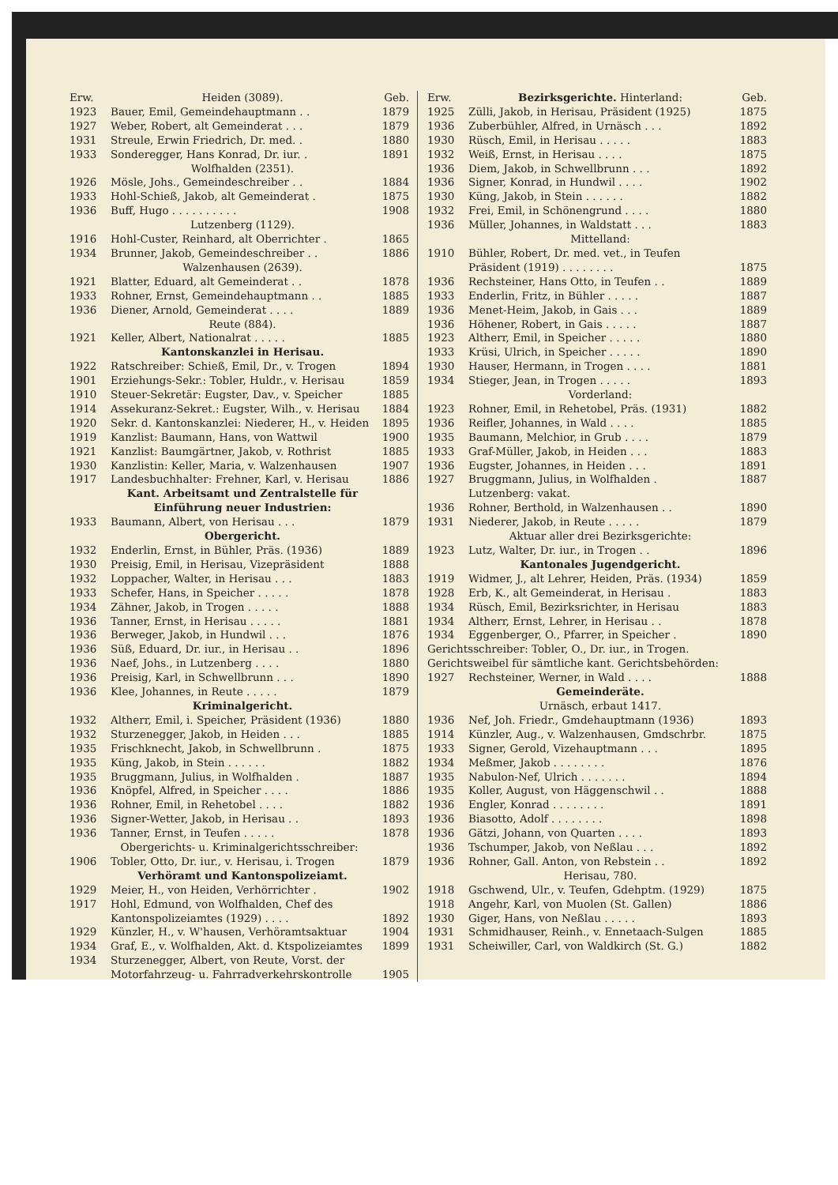| Erw. | Heiden (3089). | Geb. |
| 1923 | Bauer, Emil, Gemeindehauptmann . . | 1879 |
| 1927 | Weber, Robert, alt Gemeinderat . . . | 1879 |
| 1931 | Streule, Erwin Friedrich, Dr. med. . | 1880 |
| 1933 | Sonderegger, Hans Konrad, Dr. iur. . | 1891 |
| | Wolfhalden (2351). | |
| 1926 | Mösle, Johs., Gemeindeschreiber . . | 1884 |
| 1933 | Hohl-Schieß, Jakob, alt Gemeinderat . | 1875 |
| 1936 | Buff, Hugo . . . . . . . . . . | 1908 |
| | Lutzenberg (1129). | |
| 1916 | Hohl-Custer, Reinhard, alt Oberrichter . | 1865 |
| 1934 | Brunner, Jakob, Gemeindeschreiber . . | 1886 |
| | Walzenhausen (2639). | |
| 1921 | Blatter, Eduard, alt Gemeinderat . . | 1878 |
| 1933 | Rohner, Ernst, Gemeindehauptmann . . | 1885 |
| 1936 | Diener, Arnold, Gemeinderat . . . . | 1889 |
| | Reute (884). | |
| 1921 | Keller, Albert, Nationalrat . . . . . | 1885 |
| | Kantonskanzlei in Herisau. | |
| 1922 | Ratschreiber: Schieß, Emil, Dr., v. Trogen | 1894 |
| 1901 | Erziehungs-Sekr.: Tobler, Huldr., v. Herisau | 1859 |
| 1910 | Steuer-Sekretär: Eugster, Dav., v. Speicher | 1885 |
| 1914 | Assekuranz-Sekret.: Eugster, Wilh., v. Herisau | 1884 |
| 1920 | Sekr. d. Kantonskanzlei: Niederer, H., v. Heiden | 1895 |
| 1919 | Kanzlist: Baumann, Hans, von Wattwil | 1900 |
| 1921 | Kanzlist: Baumgärtner, Jakob, v. Rothrist | 1885 |
| 1930 | Kanzlistin: Keller, Maria, v. Walzenhausen | 1907 |
| 1917 | Landesbuchhalter: Frehner, Karl, v. Herisau | 1886 |
| | Kant. Arbeitsamt und Zentralstelle für Einführung neuer Industrien: | |
| 1933 | Baumann, Albert, von Herisau . . . | 1879 |
| | Obergericht. | |
| 1932 | Enderlin, Ernst, in Bühler, Präs. (1936) | 1889 |
| 1930 | Preisig, Emil, in Herisau, Vizepräsident | 1888 |
| 1932 | Loppacher, Walter, in Herisau . . . | 1883 |
| 1933 | Schefer, Hans, in Speicher . . . . . | 1878 |
| 1934 | Zähner, Jakob, in Trogen . . . . . | 1888 |
| 1936 | Tanner, Ernst, in Herisau . . . . . | 1881 |
| 1936 | Berweger, Jakob, in Hundwil . . . | 1876 |
| 1936 | Süß, Eduard, Dr. iur., in Herisau . . | 1896 |
| 1936 | Naef, Johs., in Lutzenberg . . . . | 1880 |
| 1936 | Preisig, Karl, in Schwellbrunn . . . | 1890 |
| 1936 | Klee, Johannes, in Reute . . . . . | 1879 |
| | Kriminalgericht. | |
| 1932 | Altherr, Emil, i. Speicher, Präsident (1936) | 1880 |
| 1932 | Sturzenegger, Jakob, in Heiden . . . | 1885 |
| 1935 | Frischknecht, Jakob, in Schwellbrunn . | 1875 |
| 1935 | Küng, Jakob, in Stein . . . . . . | 1882 |
| 1935 | Bruggmann, Julius, in Wolfhalden . | 1887 |
| 1936 | Knöpfel, Alfred, in Speicher . . . . | 1886 |
| 1936 | Rohner, Emil, in Rehetobel . . . . | 1882 |
| 1936 | Signer-Wetter, Jakob, in Herisau . . | 1893 |
| 1936 | Tanner, Ernst, in Teufen . . . . . | 1878 |
| Obergerichts- u. Kriminalgerichtsschreiber: | | |
| 1906 | Tobler, Otto, Dr. iur., v. Herisau, i. Trogen | 1879 |
| | Verhöramt und Kantonspolizeiamt. | |
| 1929 | Meier, H., von Heiden, Verhörrichter . | 1902 |
| 1917 | Hohl, Edmund, von Wolfhalden, Chef des Kantonspolizeiamtes (1929) . . . . | 1892 |
| 1929 | Künzler, H., v. W'hausen, Verhöramtsaktuar | 1904 |
| 1934 | Graf, E., v. Wolfhalden, Akt. d. Ktspolizeiamtes | 1899 |
| 1934 | Sturzenegger, Albert, von Reute, Vorst. der Motorfahrzeug- u. Fahrradverkehrskontrolle | 1905 |
| Erw. | Bezirksgerichte. Hinterland: | Geb. |
| 1925 | Zülli, Jakob, in Herisau, Präsident (1925) | 1875 |
| 1936 | Zuberbühler, Alfred, in Urnäsch . . . | 1892 |
| 1930 | Rüsch, Emil, in Herisau . . . . . | 1883 |
| 1932 | Weiß, Ernst, in Herisau . . . . | 1875 |
| 1936 | Diem, Jakob, in Schwellbrunn . . . | 1892 |
| 1936 | Signer, Konrad, in Hundwil . . . . | 1902 |
| 1930 | Küng, Jakob, in Stein . . . . . . | 1882 |
| 1932 | Frei, Emil, in Schönengrund . . . . | 1880 |
| 1936 | Müller, Johannes, in Waldstatt . . . | 1883 |
| | Mittelland: | |
| 1910 | Bühler, Robert, Dr. med. vet., in Teufen Präsident (1919) . . . . . . . . | 1875 |
| 1936 | Rechsteiner, Hans Otto, in Teufen . . | 1889 |
| 1933 | Enderlin, Fritz, in Bühler . . . . . | 1887 |
| 1936 | Menet-Heim, Jakob, in Gais . . . | 1889 |
| 1936 | Höhener, Robert, in Gais . . . . . | 1887 |
| 1923 | Altherr, Emil, in Speicher . . . . . | 1880 |
| 1933 | Krüsi, Ulrich, in Speicher . . . . . | 1890 |
| 1930 | Hauser, Hermann, in Trogen . . . . | 1881 |
| 1934 | Stieger, Jean, in Trogen . . . . . | 1893 |
| | Vorderland: | |
| 1923 | Rohner, Emil, in Rehetobel, Präs. (1931) | 1882 |
| 1936 | Reifler, Johannes, in Wald . . . . | 1885 |
| 1935 | Baumann, Melchior, in Grub . . . . | 1879 |
| 1933 | Graf-Müller, Jakob, in Heiden . . . | 1883 |
| 1936 | Eugster, Johannes, in Heiden . . . | 1891 |
| 1927 | Bruggmann, Julius, in Wolfhalden . | 1887 |
| | Lutzenberg: vakat. | |
| 1936 | Rohner, Berthold, in Walzenhausen . . | 1890 |
| 1931 | Niederer, Jakob, in Reute . . . . . | 1879 |
| | Aktuar aller drei Bezirksgerichte: | |
| 1923 | Lutz, Walter, Dr. iur., in Trogen . . | 1896 |
| | Kantonales Jugendgericht. | |
| 1919 | Widmer, J., alt Lehrer, Heiden, Präs. (1934) | 1859 |
| 1928 | Erb, K., alt Gemeinderat, in Herisau . | 1883 |
| 1934 | Rüsch, Emil, Bezirksrichter, in Herisau | 1883 |
| 1934 | Altherr, Ernst, Lehrer, in Herisau . . | 1878 |
| 1934 | Eggenberger, O., Pfarrer, in Speicher . | 1890 |
| Gerichtsschreiber: Tobler, O., Dr. iur., in Trogen. | | |
| Gerichtsweibel für sämtliche kant. Gerichtsbehörden: | | |
| 1927 | Rechsteiner, Werner, in Wald . . . . | 1888 |
| | Gemeinderäte. | |
| | Urnäsch, erbaut 1417. | |
| 1936 | Nef, Joh. Friedr., Gmdehauptmann (1936) | 1893 |
| 1914 | Künzler, Aug., v. Walzenhausen, Gmdschrbr. | 1875 |
| 1933 | Signer, Gerold, Vizehauptmann . . . | 1895 |
| 1934 | Meßmer, Jakob . . . . . . . . | 1876 |
| 1935 | Nabulon-Nef, Ulrich . . . . . . . | 1894 |
| 1935 | Koller, August, von Häggenschwil . . | 1888 |
| 1936 | Engler, Konrad . . . . . . . . | 1891 |
| 1936 | Biasotto, Adolf . . . . . . . . | 1898 |
| 1936 | Gätzi, Johann, von Quarten . . . . | 1893 |
| 1936 | Tschumper, Jakob, von Neßlau . . . | 1892 |
| 1936 | Rohner, Gall. Anton, von Rebstein . . | 1892 |
| | Herisau, 780. | |
| 1918 | Gschwend, Ulr., v. Teufen, Gdehptm. (1929) | 1875 |
| 1918 | Angehr, Karl, von Muolen (St. Gallen) | 1886 |
| 1930 | Giger, Hans, von Neßlau . . . . . | 1893 |
| 1931 | Schmidhauser, Reinh., v. Ennetaach-Sulgen | 1885 |
| 1931 | Scheiwiller, Carl, von Waldkirch (St. G.) | 1882 |